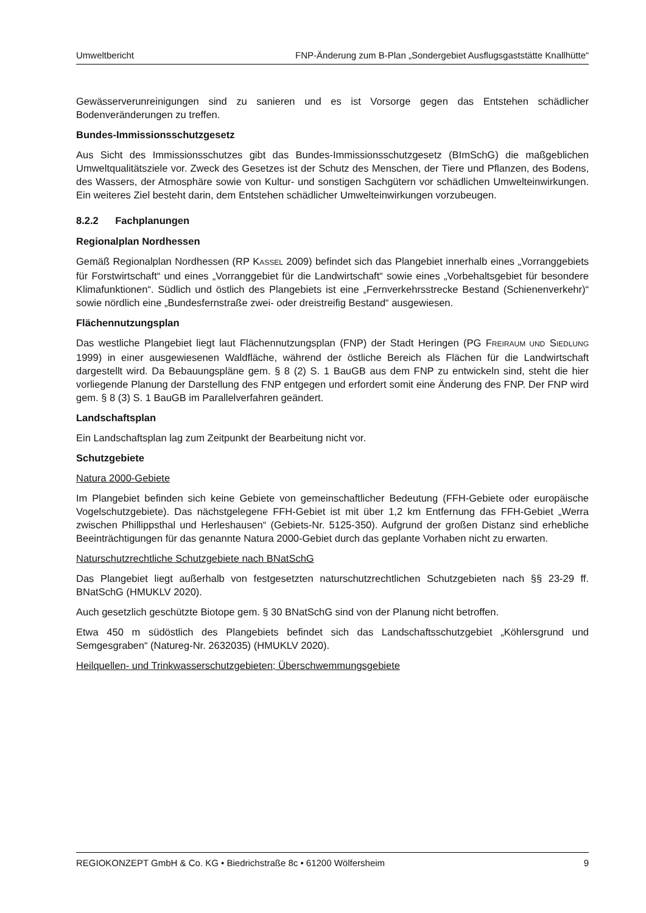Umweltbericht FNP-Änderung zum B-Plan „Sondergebiet Ausflugsgaststätte Knallhütte“
Gewässerverunreinigungen sind zu sanieren und es ist Vorsorge gegen das Entstehen schädlicher Bodenveränderungen zu treffen.
Bundes-Immissionsschutzgesetz
Aus Sicht des Immissionsschutzes gibt das Bundes-Immissionsschutzgesetz (BImSchG) die maßgeblichen Umweltqualitätsziele vor. Zweck des Gesetzes ist der Schutz des Menschen, der Tiere und Pflanzen, des Bodens, des Wassers, der Atmosphäre sowie von Kultur- und sonstigen Sachgütern vor schädlichen Umwelteinwirkungen. Ein weiteres Ziel besteht darin, dem Entstehen schädlicher Umwelteinwirkungen vorzubeugen.
8.2.2 Fachplanungen
Regionalplan Nordhessen
Gemäß Regionalplan Nordhessen (RP KASSEL 2009) befindet sich das Plangebiet innerhalb eines „Vorranggebiets für Forstwirtschaft“ und eines „Vorranggebiet für die Landwirtschaft“ sowie eines „Vorbehaltsgebiet für besondere Klimafunktionen“. Südlich und östlich des Plangebiets ist eine „Fernverkehrsstrecke Bestand (Schienenverkehr)“ sowie nördlich eine „Bundesfernstraße zwei- oder dreistreifig Bestand“ ausgewiesen.
Flächennutzungsplan
Das westliche Plangebiet liegt laut Flächennutzungsplan (FNP) der Stadt Heringen (PG FREIRAUM UND SIEDLUNG 1999) in einer ausgewiesenen Waldfläche, während der östliche Bereich als Flächen für die Landwirtschaft dargestellt wird. Da Bebauungspläne gem. § 8 (2) S. 1 BauGB aus dem FNP zu entwickeln sind, steht die hier vorliegende Planung der Darstellung des FNP entgegen und erfordert somit eine Änderung des FNP. Der FNP wird gem. § 8 (3) S. 1 BauGB im Parallelverfahren geändert.
Landschaftsplan
Ein Landschaftsplan lag zum Zeitpunkt der Bearbeitung nicht vor.
Schutzgebiete
Natura 2000-Gebiete
Im Plangebiet befinden sich keine Gebiete von gemeinschaftlicher Bedeutung (FFH-Gebiete oder europäische Vogelschutzgebiete). Das nächstgelegene FFH-Gebiet ist mit über 1,2 km Entfernung das FFH-Gebiet „Werra zwischen Phillippsthal und Herleshausen“ (Gebiets-Nr. 5125-350). Aufgrund der großen Distanz sind erhebliche Beeinträchtigungen für das genannte Natura 2000-Gebiet durch das geplante Vorhaben nicht zu erwarten.
Naturschutzrechtliche Schutzgebiete nach BNatSchG
Das Plangebiet liegt außerhalb von festgesetzten naturschutzrechtlichen Schutzgebieten nach §§ 23-29 ff. BNatSchG (HMUKLV 2020).
Auch gesetzlich geschützte Biotope gem. § 30 BNatSchG sind von der Planung nicht betroffen.
Etwa 450 m südöstlich des Plangebiets befindet sich das Landschaftsschutzgebiet „Köhlersgrund und Semgesgraben“ (Natureg-Nr. 2632035) (HMUKLV 2020).
Heilquellen- und Trinkwasserschutzgebieten; Überschwemmungsgebiete
REGIOKONZEPT GmbH & Co. KG • Biedrichstraße 8c • 61200 Wölfersheim 9